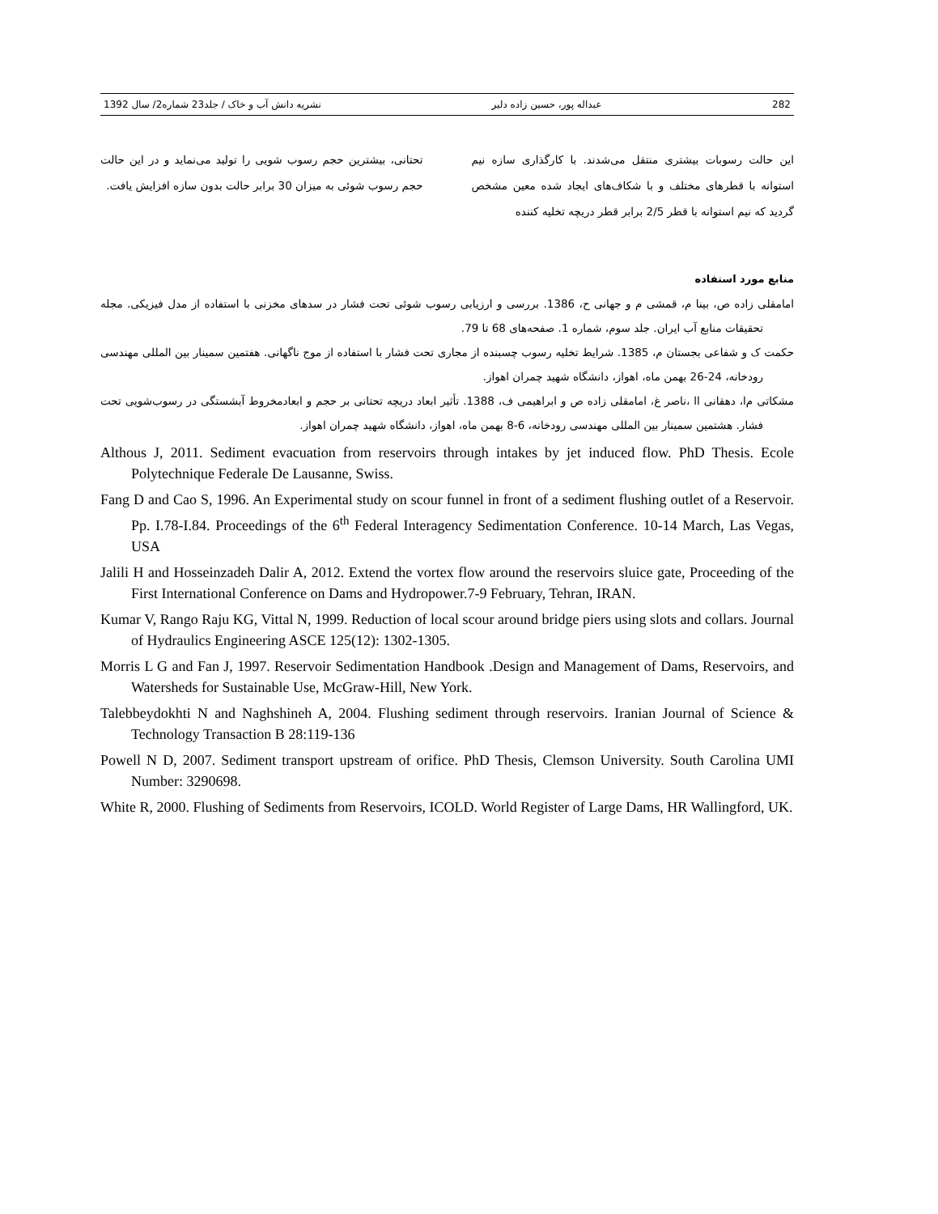282 عبداله پور، حسین زاده دلیر نشریه دانش آب و خاک / جلد23 شماره2/ سال 1392
این حالت رسوبات بیشتری منتقل می‌شدند. با کارگذاری سازه نیم استوانه با قطرهای مختلف و با شکاف‌های ایجاد شده معین مشخص گردید که نیم استوانه با قطر 2/5 برابر قطر دریچه تخلیه کننده
تحتانی، بیشترین حجم رسوب شویی را تولید می‌نماید و در این حالت حجم رسوب شوئی به میزان 30 برابر حالت بدون سازه افزایش یافت.
منابع مورد استفاده
امامقلی زاده ص، بینا م، قمشی م و جهانی ح، 1386. بررسی و ارزیابی رسوب شوئی تحت فشار در سدهای مخزنی با استفاده از مدل فیزیکی. مجله تحقیقات منابع آب ایران. جلد سوم، شماره 1. صفحه‌های 68 تا 79.
حکمت ک و شفاعی بجستان م، 1385. شرایط تخلیه رسوب چسبنده از مجاری تحت فشار با استفاده از موج ناگهانی. هفتمین سمینار بین المللی مهندسی رودخانه، 24-26 بهمن ماه، اهواز، دانشگاه شهید چمران اهواز.
مشکاتی م‌ا، دهقانی ا‌ا ،ناصر غ، امامقلی زاده ص و ابراهیمی ف، 1388. تأثیر ابعاد دریچه تحتانی بر حجم و ابعادمخروط آبشستگی در رسوب‌شویی تحت فشار. هشتمین سمینار بین المللی مهندسی رودخانه، 6-8 بهمن ماه، اهواز، دانشگاه شهید چمران اهواز.
Althous J, 2011. Sediment evacuation from reservoirs through intakes by jet induced flow. PhD Thesis. Ecole Polytechnique Federale De Lausanne, Swiss.
Fang D and Cao S, 1996. An Experimental study on scour funnel in front of a sediment flushing outlet of a Reservoir. Pp. I.78-I.84. Proceedings of the 6<sup>th</sup> Federal Interagency Sedimentation Conference. 10-14 March, Las Vegas, USA
Jalili H and Hosseinzadeh Dalir A, 2012. Extend the vortex flow around the reservoirs sluice gate, Proceeding of the First International Conference on Dams and Hydropower.7-9 February, Tehran, IRAN.
Kumar V, Rango Raju KG, Vittal N, 1999. Reduction of local scour around bridge piers using slots and collars. Journal of Hydraulics Engineering ASCE 125(12): 1302-1305.
Morris L G and Fan J, 1997. Reservoir Sedimentation Handbook .Design and Management of Dams, Reservoirs, and Watersheds for Sustainable Use, McGraw-Hill, New York.
Talebbeydokhti N and Naghshineh A, 2004. Flushing sediment through reservoirs. Iranian Journal of Science & Technology Transaction B 28:119-136
Powell N D, 2007. Sediment transport upstream of orifice. PhD Thesis, Clemson University. South Carolina UMI Number: 3290698.
White R, 2000. Flushing of Sediments from Reservoirs, ICOLD. World Register of Large Dams, HR Wallingford, UK.